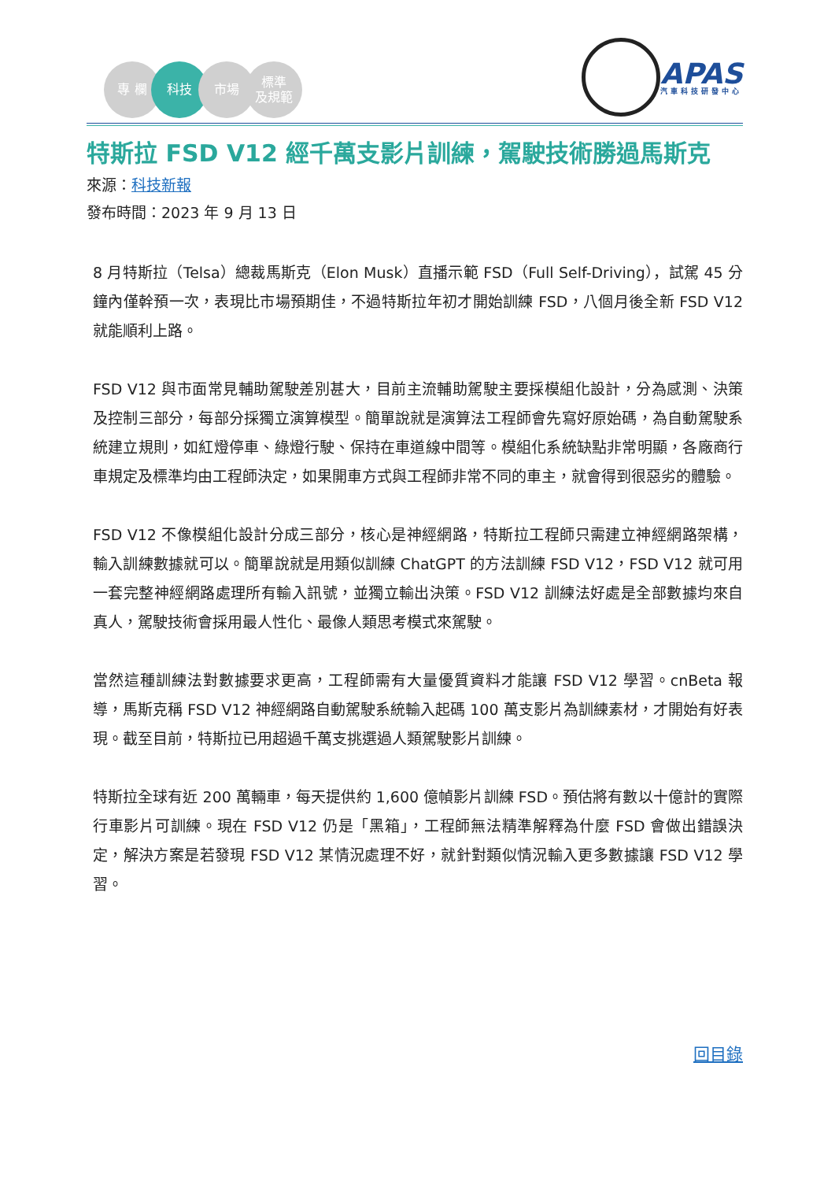專 欄 科技 市場 標準
及規範
APAS
汽車科技研發中心
特斯拉 FSD V12 經千萬支影片訓練，駕駛技術勝過馬斯克
來源：科技新報
發布時間：2023 年 9 月 13 日
8 月特斯拉（Telsa）總裁馬斯克（Elon Musk）直播示範 FSD（Full Self-Driving），試駕 45 分鐘內僅幹預一次，表現比市場預期佳，不過特斯拉年初才開始訓練 FSD，八個月後全新 FSD V12 就能順利上路。
FSD V12 與市面常見輔助駕駛差別甚大，目前主流輔助駕駛主要採模組化設計，分為感測、決策及控制三部分，每部分採獨立演算模型。簡單說就是演算法工程師會先寫好原始碼，為自動駕駛系統建立規則，如紅燈停車、綠燈行駛、保持在車道線中間等。模組化系統缺點非常明顯，各廠商行車規定及標準均由工程師決定，如果開車方式與工程師非常不同的車主，就會得到很惡劣的體驗。
FSD V12 不像模組化設計分成三部分，核心是神經網路，特斯拉工程師只需建立神經網路架構，輸入訓練數據就可以。簡單說就是用類似訓練 ChatGPT 的方法訓練 FSD V12，FSD V12 就可用一套完整神經網路處理所有輸入訊號，並獨立輸出決策。FSD V12 訓練法好處是全部數據均來自真人，駕駛技術會採用最人性化、最像人類思考模式來駕駛。
當然這種訓練法對數據要求更高，工程師需有大量優質資料才能讓 FSD V12 學習。cnBeta 報導，馬斯克稱 FSD V12 神經網路自動駕駛系統輸入起碼 100 萬支影片為訓練素材，才開始有好表現。截至目前，特斯拉已用超過千萬支挑選過人類駕駛影片訓練。
特斯拉全球有近 200 萬輛車，每天提供約 1,600 億幀影片訓練 FSD。預估將有數以十億計的實際行車影片可訓練。現在 FSD V12 仍是「黑箱」，工程師無法精準解釋為什麼 FSD 會做出錯誤決定，解決方案是若發現 FSD V12 某情況處理不好，就針對類似情況輸入更多數據讓 FSD V12 學習。
回目錄